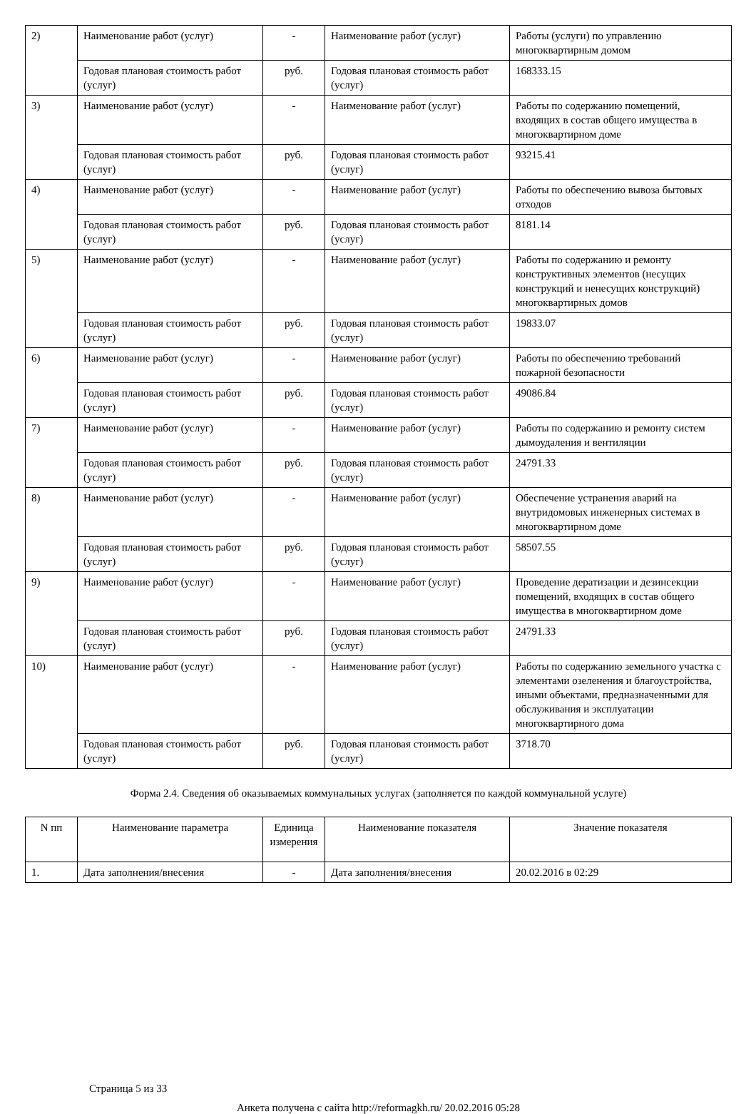| 2) | Наименование работ (услуг) | - | Наименование работ (услуг) | Работы (услуги) по управлению многоквартирным домом |
| | Годовая плановая стоимость работ (услуг) | руб. | Годовая плановая стоимость работ (услуг) | 168333.15 |
| 3) | Наименование работ (услуг) | - | Наименование работ (услуг) | Работы по содержанию помещений, входящих в состав общего имущества в многоквартирном доме |
| | Годовая плановая стоимость работ (услуг) | руб. | Годовая плановая стоимость работ (услуг) | 93215.41 |
| 4) | Наименование работ (услуг) | - | Наименование работ (услуг) | Работы по обеспечению вывоза бытовых отходов |
| | Годовая плановая стоимость работ (услуг) | руб. | Годовая плановая стоимость работ (услуг) | 8181.14 |
| 5) | Наименование работ (услуг) | - | Наименование работ (услуг) | Работы по содержанию и ремонту конструктивных элементов (несущих конструкций и ненесущих конструкций) многоквартирных домов |
| | Годовая плановая стоимость работ (услуг) | руб. | Годовая плановая стоимость работ (услуг) | 19833.07 |
| 6) | Наименование работ (услуг) | - | Наименование работ (услуг) | Работы по обеспечению требований пожарной безопасности |
| | Годовая плановая стоимость работ (услуг) | руб. | Годовая плановая стоимость работ (услуг) | 49086.84 |
| 7) | Наименование работ (услуг) | - | Наименование работ (услуг) | Работы по содержанию и ремонту систем дымоудаления и вентиляции |
| | Годовая плановая стоимость работ (услуг) | руб. | Годовая плановая стоимость работ (услуг) | 24791.33 |
| 8) | Наименование работ (услуг) | - | Наименование работ (услуг) | Обеспечение устранения аварий на внутридомовых инженерных системах в многоквартирном доме |
| | Годовая плановая стоимость работ (услуг) | руб. | Годовая плановая стоимость работ (услуг) | 58507.55 |
| 9) | Наименование работ (услуг) | - | Наименование работ (услуг) | Проведение дератизации и дезинсекции помещений, входящих в состав общего имущества в многоквартирном доме |
| | Годовая плановая стоимость работ (услуг) | руб. | Годовая плановая стоимость работ (услуг) | 24791.33 |
| 10) | Наименование работ (услуг) | - | Наименование работ (услуг) | Работы по содержанию земельного участка с элементами озеленения и благоустройства, иными объектами, предназначенными для обслуживания и эксплуатации многоквартирного дома |
| | Годовая плановая стоимость работ (услуг) | руб. | Годовая плановая стоимость работ (услуг) | 3718.70 |
Форма 2.4. Сведения об оказываемых коммунальных услугах (заполняется по каждой коммунальной услуге)
| N пп | Наименование параметра | Единица измерения | Наименование показателя | Значение показателя |
| --- | --- | --- | --- | --- |
| 1. | Дата заполнения/внесения | - | Дата заполнения/внесения | 20.02.2016 в 02:29 |
Страница 5 из 33
Анкета получена с сайта http://reformagkh.ru/ 20.02.2016 05:28